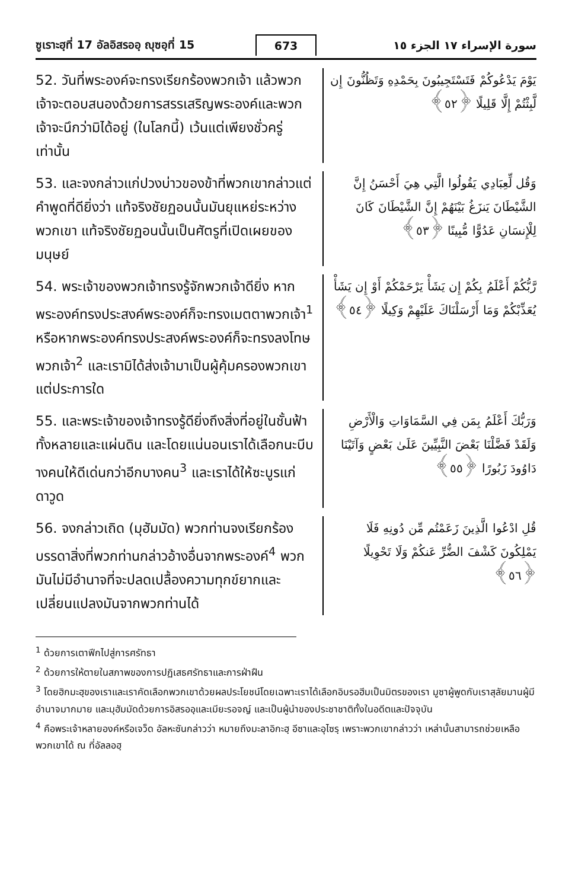ซูเราะฮฺที่ 17 อัลอิสรออฺ ญุซอฺที่ 15 673 سورة الإسراء ١٧ الجزء ١٥
52. วันที่พระองค์จะทรงเรียกร้องพวกเจ้า แล้วพวกเจ้าจะตอบสนองด้วยการสรรเสริญพระองค์และพวกเจ้าจะนึกว่ามิได้อยู่ (ในโลกนี้) เว้นแต่เพียงชั่วครู่เท่านั้น
يَوْمَ يَدْعُوكُمْ فَتَسْتَجِيبُونَ بِحَمْدِهِ وَتَظُنُّونَ إِن لَّبِثْتُمْ إِلَّا قَلِيلًا ﴿٥٢﴾
53. และจงกล่าวแก่ปวงบ่าวของข้าที่พวกเขากล่าวแต่คำพูดที่ดียิ่งว่า แท้จริงชัยฏอนนั้นมันยุแหย่ระหว่างพวกเขา แท้จริงชัยฏอนนั้นเป็นศัตรูที่เปิดเผยของมนุษย์
وَقُل لِّعِبَادِي يَقُولُوا الَّتِي هِيَ أَحْسَنُ إِنَّ الشَّيْطَانَ يَنزَغُ بَيْنَهُمْ إِنَّ الشَّيْطَانَ كَانَ لِلْإِنسَانِ عَدُوًّا مُّبِينًا ﴿٥٣﴾
54. พระเจ้าของพวกเจ้าทรงรู้จักพวกเจ้าดียิ่ง หากพระองค์ทรงประสงค์พระองค์ก็จะทรงเมตตาพวกเจ้า<sup>1</sup> หรือหากพระองค์ทรงประสงค์พระองค์ก็จะทรงลงโทษพวกเจ้า<sup>2</sup> และเรามิได้ส่งเจ้ามาเป็นผู้คุ้มครองพวกเขาแต่ประการใด
رَّبُّكُمْ أَعْلَمُ بِكُمْ إِن يَشَأْ يَرْحَمْكُمْ أَوْ إِن يَشَأْ يُعَذِّبْكُمْ وَمَا أَرْسَلْنَاكَ عَلَيْهِمْ وَكِيلًا ﴿٥٤﴾
55. และพระเจ้าของเจ้าทรงรู้ดียิ่งถึงสิ่งที่อยู่ในชั้นฟ้าทั้งหลายและแผ่นดิน และโดยแน่นอนเราได้เลือกนะบีบางคนให้ดีเด่นกว่าอีกบางคน<sup>3</sup> และเราได้ให้ซะบูรแก่ดาวูด
وَرَبُّكَ أَعْلَمُ بِمَن فِي السَّمَاوَاتِ وَالْأَرْضِ وَلَقَدْ فَضَّلْنَا بَعْضَ النَّبِيِّينَ عَلَىٰ بَعْضٍ وَآتَيْنَا دَاوُودَ زَبُورًا ﴿٥٥﴾
56. จงกล่าวเถิด (มุฮัมมัด) พวกท่านจงเรียกร้องบรรดาสิ่งที่พวกท่านกล่าวอ้างอื่นจากพระองค์<sup>4</sup> พวกมันไม่มีอำนาจที่จะปลดเปลื้องความทุกข์ยากและเปลี่ยนแปลงมันจากพวกท่านได้
قُلِ ادْعُوا الَّذِينَ زَعَمْتُم مِّن دُونِهِ فَلَا يَمْلِكُونَ كَشْفَ الضُّرِّ عَنكُمْ وَلَا تَحْوِيلًا ﴿٥٦﴾
<sup>1</sup> ด้วยการเตาฟีกไปสู่การศรัทธา
<sup>2</sup> ด้วยการให้ตายในสภาพของการปฏิเสธศรัทธาและการฝ่าฝืน
<sup>3</sup> โดยฮิกมะฮฺของเราและเราคัดเลือกพวกเขาด้วยผลประโยชน์โดยเฉพาะเราได้เลือกอิบรอฮีมเป็นมิตรของเรา มูซาผู้พูดกับเราสุลัยมานผู้มีอำนาจมากมาย และมุฮัมมัดด้วยการอิสรออฺและเมียะรอจญ์ และเป็นผู้นำของประชาชาติทั้งในอดีตและปัจจุบัน
<sup>4</sup> คือพระเจ้าหลายองค์หรือเจว็ด อัลหะซันกล่าวว่า หมายถึงมะลาอิกะฮฺ อีซาและอุไซรฺ เพราะพวกเขากล่าวว่า เหล่านั้นสามารถช่วยเหลือพวกเขาได้ ณ ที่อัลลอฮฺ